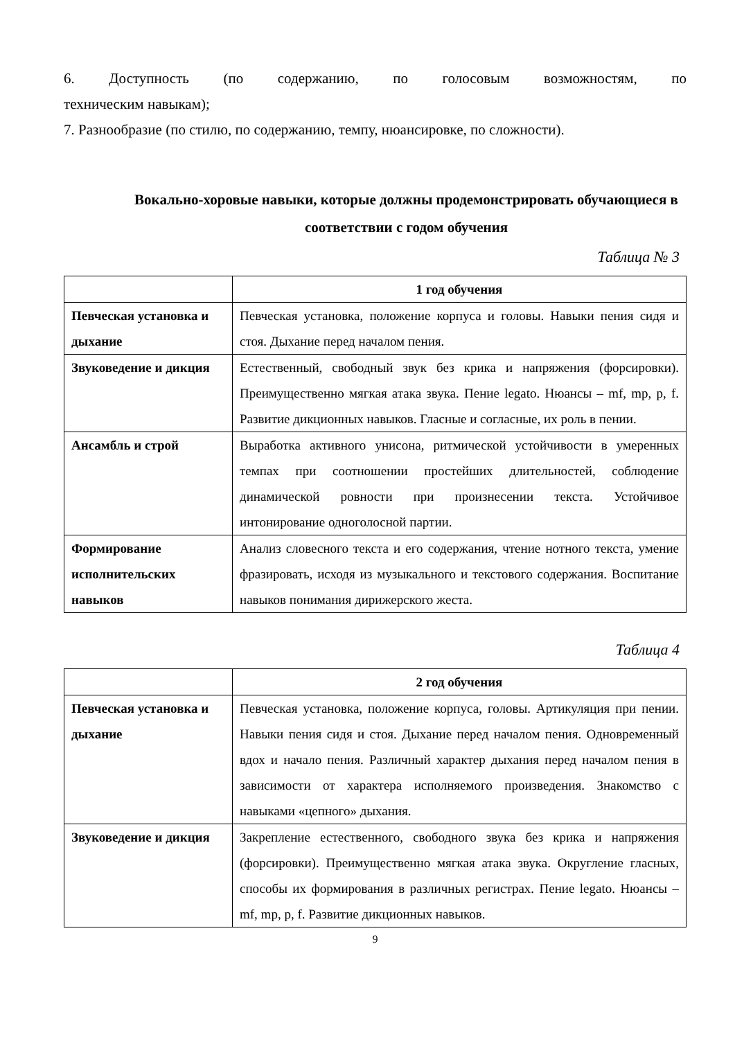6. Доступность (по содержанию, по голосовым возможностям, по
техническим навыкам);
7. Разнообразие (по стилю, по содержанию, темпу, нюансировке, по сложности).
Вокально-хоровые навыки, которые должны продемонстрировать обучающиеся в соответствии с годом обучения
Таблица № 3
| | 1 год обучения |
| --- | --- |
| Певческая установка и дыхание | Певческая установка, положение корпуса и головы. Навыки пения сидя и стоя. Дыхание перед началом пения. |
| Звуковедение и дикция | Естественный, свободный звук без крика и напряжения (форсировки). Преимущественно мягкая атака звука. Пение legato. Нюансы – mf, mp, p, f. Развитие дикционных навыков. Гласные и согласные, их роль в пении. |
| Ансамбль и строй | Выработка активного унисона, ритмической устойчивости в умеренных темпах при соотношении простейших длительностей, соблюдение динамической ровности при произнесении текста. Устойчивое интонирование одноголосной партии. |
| Формирование исполнительских навыков | Анализ словесного текста и его содержания, чтение нотного текста, умение фразировать, исходя из музыкального и текстового содержания. Воспитание навыков понимания дирижерского жеста. |
Таблица 4
| | 2 год обучения |
| --- | --- |
| Певческая установка и дыхание | Певческая установка, положение корпуса, головы. Артикуляция при пении. Навыки пения сидя и стоя. Дыхание перед началом пения. Одновременный вдох и начало пения. Различный характер дыхания перед началом пения в зависимости от характера исполняемого произведения. Знакомство с навыками «цепного» дыхания. |
| Звуковедение и дикция | Закрепление естественного, свободного звука без крика и напряжения (форсировки). Преимущественно мягкая атака звука. Округление гласных, способы их формирования в различных регистрах. Пение legato. Нюансы – mf, mp, p, f. Развитие дикционных навыков. |
9